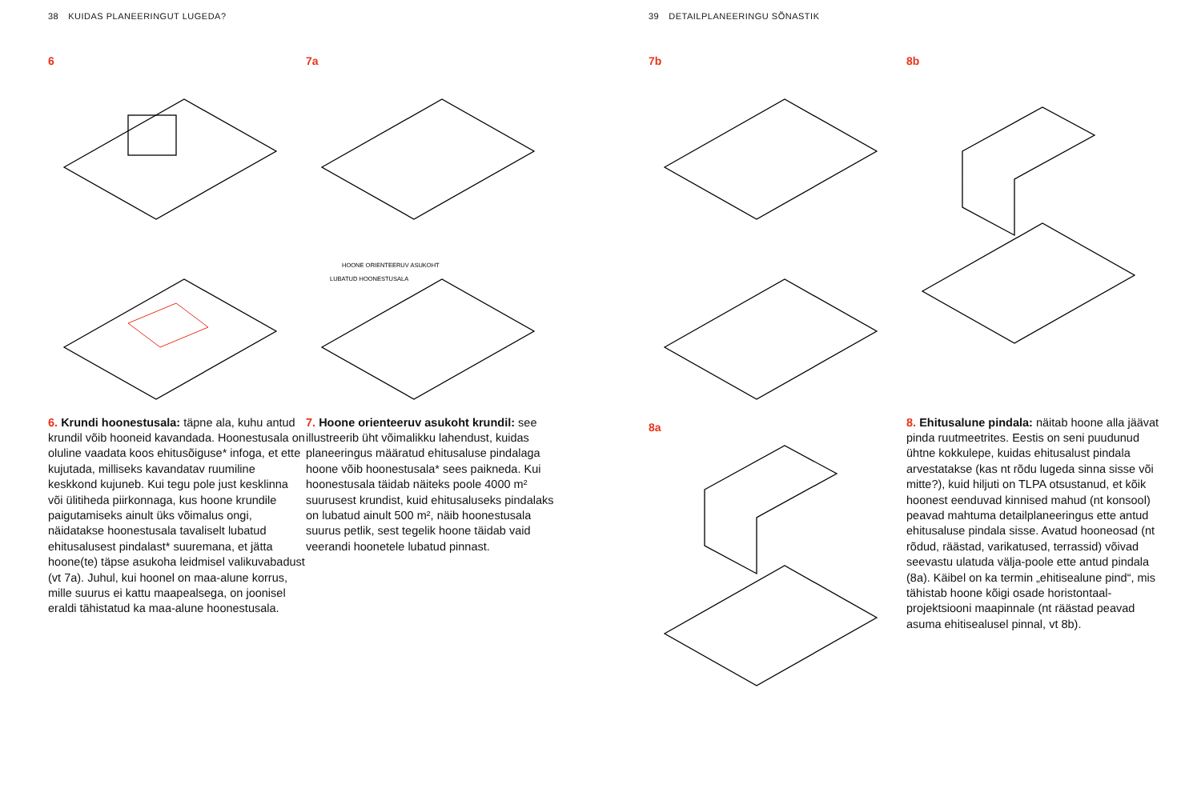38 KUIDAS PLANEERINGUT LUGEDA?
6
6. Krundi hoonestusala: täpne ala, kuhu antud krundil võib hooneid kavandada. Hoonestusala on oluline vaadata koos ehitusõiguse* infoga, et ette kujutada, milliseks kavandatav ruumiline keskkond kujuneb. Kui tegu pole just kesklinna või ülitiheda piirkonnaga, kus hoone krundile paigutamiseks ainult üks võimalus ongi, näidatakse hoonestusala tavaliselt lubatud ehitusalusest pindalast* suuremana, et jätta hoone(te) täpse asukoha leidmisel valikuvabadust (vt 7a). Juhul, kui hoonel on maa-alune korrus, mille suurus ei kattu maapealsega, on joonisel eraldi tähistatud ka maa-alune hoonestusala.
7a
HOONE ORIENTEERUV ASUKOHT
LUBATUD HOONESTUSALA
7. Hoone orienteeruv asukoht krundil: see illustreerib üht võimalikku lahendust, kuidas planeeringus määratud ehitusaluse pindalaga hoone võib hoonestusala* sees paikneda. Kui hoonestusala täidab näiteks poole 4000 m² suurusest krundist, kuid ehitusaluseks pindalaks on lubatud ainult 500 m², näib hoonestusala suurus petlik, sest tegelik hoone täidab vaid veerandi hoonetele lubatud pinnast.
39 DETAILPLANEERINGU SÕNASTIK
7b
8a
8b
8. Ehitusalune pindala: näitab hoone alla jäävat pinda ruutmeetrites. Eestis on seni puudunud ühtne kokkulepe, kuidas ehitusalust pindala arvestatakse (kas nt rõdu lugeda sinna sisse või mitte?), kuid hiljuti on TLPA otsustanud, et kõik hoonest eenduvad kinnised mahud (nt konsool) peavad mahtuma detailplaneeringus ette antud ehitusaluse pindala sisse. Avatud hooneosad (nt rõdud, räästad, varikatused, terrassid) võivad seevastu ulatuda välja-poole ette antud pindala (8a). Käibel on ka termin „ehitisealune pind“, mis tähistab hoone kõigi osade horistontaal-projektsiooni maapinnale (nt räästad peavad asuma ehitisealusel pinnal, vt 8b).